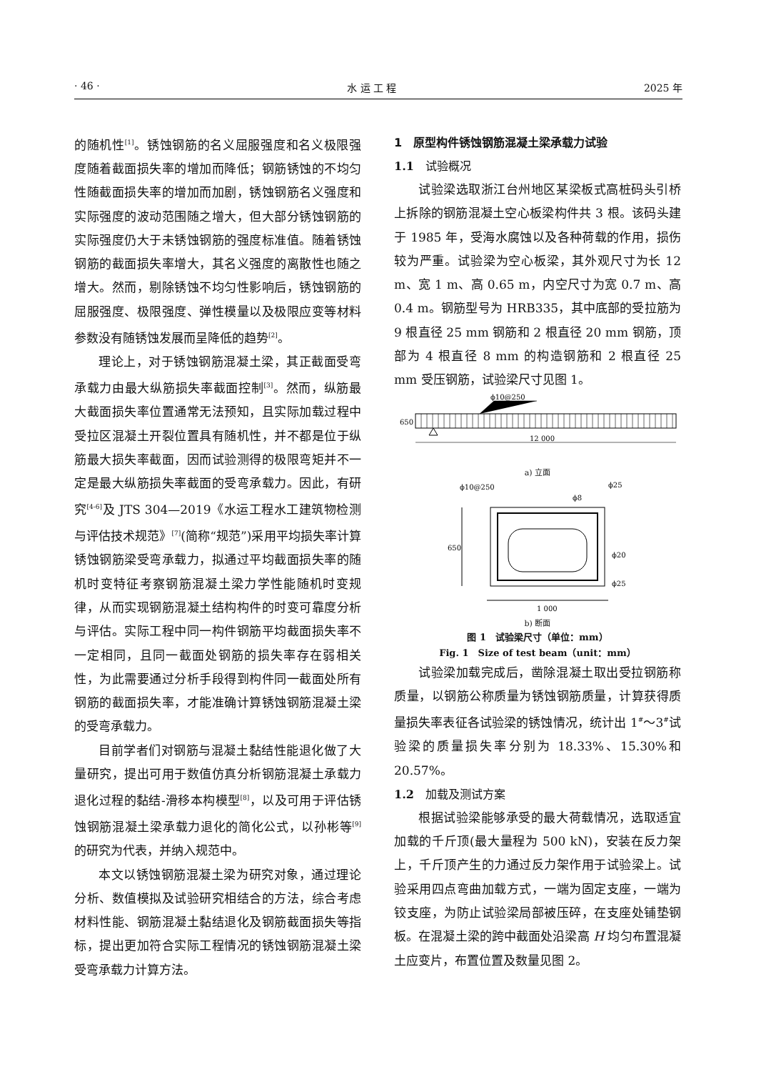· 46 · 水 运 工 程 2025 年
的随机性<sup>[1]</sup>。锈蚀钢筋的名义屈服强度和名义极限强度随着截面损失率的增加而降低；钢筋锈蚀的不均匀性随截面损失率的增加而加剧，锈蚀钢筋名义强度和实际强度的波动范围随之增大，但大部分锈蚀钢筋的实际强度仍大于未锈蚀钢筋的强度标准值。随着锈蚀钢筋的截面损失率增大，其名义强度的离散性也随之增大。然而，剔除锈蚀不均匀性影响后，锈蚀钢筋的屈服强度、极限强度、弹性模量以及极限应变等材料参数没有随锈蚀发展而呈降低的趋势<sup>[2]</sup>。
理论上，对于锈蚀钢筋混凝土梁，其正截面受弯承载力由最大纵筋损失率截面控制<sup>[3]</sup>。然而，纵筋最大截面损失率位置通常无法预知，且实际加载过程中受拉区混凝土开裂位置具有随机性，并不都是位于纵筋最大损失率截面，因而试验测得的极限弯矩并不一定是最大纵筋损失率截面的受弯承载力。因此，有研究<sup>[4-6]</sup>及 JTS 304—2019《水运工程水工建筑物检测与评估技术规范》<sup>[7]</sup>(简称“规范”)采用平均损失率计算锈蚀钢筋梁受弯承载力，拟通过平均截面损失率的随机时变特征考察钢筋混凝土梁力学性能随机时变规律，从而实现钢筋混凝土结构构件的时变可靠度分析与评估。实际工程中同一构件钢筋平均截面损失率不一定相同，且同一截面处钢筋的损失率存在弱相关性，为此需要通过分析手段得到构件同一截面处所有钢筋的截面损失率，才能准确计算锈蚀钢筋混凝土梁的受弯承载力。
目前学者们对钢筋与混凝土黏结性能退化做了大量研究，提出可用于数值仿真分析钢筋混凝土承载力退化过程的黏结-滑移本构模型<sup>[8]</sup>，以及可用于评估锈蚀钢筋混凝土梁承载力退化的简化公式，以孙彬等<sup>[9]</sup>的研究为代表，并纳入规范中。
本文以锈蚀钢筋混凝土梁为研究对象，通过理论分析、数值模拟及试验研究相结合的方法，综合考虑材料性能、钢筋混凝土黏结退化及钢筋截面损失等指标，提出更加符合实际工程情况的锈蚀钢筋混凝土梁受弯承载力计算方法。
1　原型构件锈蚀钢筋混凝土梁承载力试验
1.1　试验概况
试验梁选取浙江台州地区某梁板式高桩码头引桥上拆除的钢筋混凝土空心板梁构件共 3 根。该码头建于 1985 年，受海水腐蚀以及各种荷载的作用，损伤较为严重。试验梁为空心板梁，其外观尺寸为长 12 m、宽 1 m、高 0.65 m，内空尺寸为宽 0.7 m、高 0.4 m。钢筋型号为 HRB335，其中底部的受拉筋为 9 根直径 25 mm 钢筋和 2 根直径 20 mm 钢筋，顶部为 4 根直径 8 mm 的构造钢筋和 2 根直径 25 mm 受压钢筋，试验梁尺寸见图 1。
ϕ10@250
12 000
650
a) 立面
ϕ10@250
ϕ25
ϕ8
ϕ20
ϕ25
1 000
650
b) 断面
图 1　试验梁尺寸（单位：mm）
Fig. 1　Size of test beam（unit：mm）
试验梁加载完成后，凿除混凝土取出受拉钢筋称质量，以钢筋公称质量为锈蚀钢筋质量，计算获得质量损失率表征各试验梁的锈蚀情况，统计出 1<sup>#</sup>～3<sup>#</sup>试验梁的质量损失率分别为 18.33%、15.30%和 20.57%。
1.2　加载及测试方案
根据试验梁能够承受的最大荷载情况，选取适宜加载的千斤顶(最大量程为 500 kN)，安装在反力架上，千斤顶产生的力通过反力架作用于试验梁上。试验采用四点弯曲加载方式，一端为固定支座，一端为铰支座，为防止试验梁局部被压碎，在支座处铺垫钢板。在混凝土梁的跨中截面处沿梁高 H 均匀布置混凝土应变片，布置位置及数量见图 2。